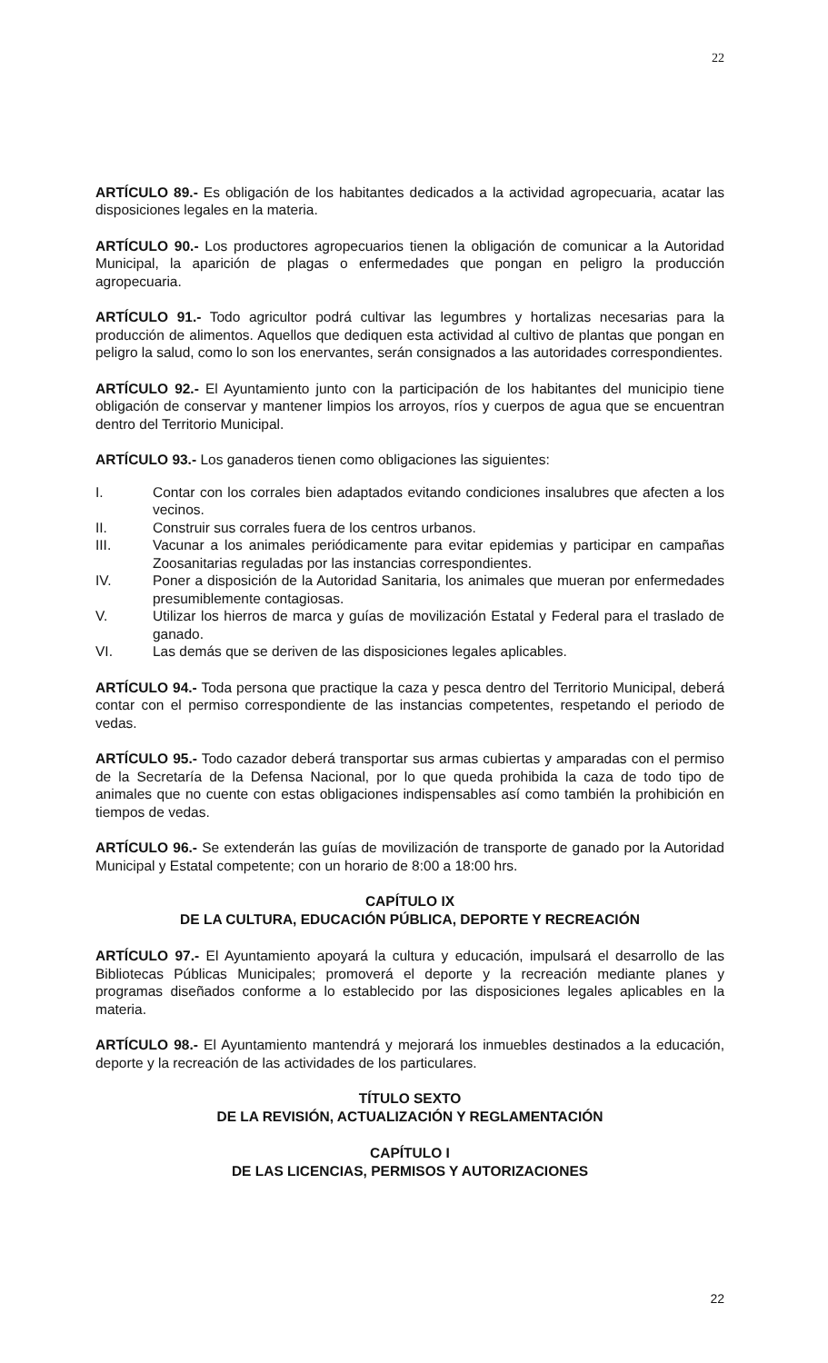22
ARTÍCULO 89.- Es obligación de los habitantes dedicados a la actividad agropecuaria, acatar las disposiciones legales en la materia.
ARTÍCULO 90.- Los productores agropecuarios tienen la obligación de comunicar a la Autoridad Municipal, la aparición de plagas o enfermedades que pongan en peligro la producción agropecuaria.
ARTÍCULO 91.- Todo agricultor podrá cultivar las legumbres y hortalizas necesarias para la producción de alimentos. Aquellos que dediquen esta actividad al cultivo de plantas que pongan en peligro la salud, como lo son los enervantes, serán consignados a las autoridades correspondientes.
ARTÍCULO 92.- El Ayuntamiento junto con la participación de los habitantes del municipio tiene obligación de conservar y mantener limpios los arroyos, ríos y cuerpos de agua que se encuentran dentro del Territorio Municipal.
ARTÍCULO 93.- Los ganaderos tienen como obligaciones las siguientes:
I. Contar con los corrales bien adaptados evitando condiciones insalubres que afecten a los vecinos.
II. Construir sus corrales fuera de los centros urbanos.
III. Vacunar a los animales periódicamente para evitar epidemias y participar en campañas Zoosanitarias reguladas por las instancias correspondientes.
IV. Poner a disposición de la Autoridad Sanitaria, los animales que mueran por enfermedades presumiblemente contagiosas.
V. Utilizar los hierros de marca y guías de movilización Estatal y Federal para el traslado de ganado.
VI. Las demás que se deriven de las disposiciones legales aplicables.
ARTÍCULO 94.- Toda persona que practique la caza y pesca dentro del Territorio Municipal, deberá contar con el permiso correspondiente de las instancias competentes, respetando el periodo de vedas.
ARTÍCULO 95.- Todo cazador deberá transportar sus armas cubiertas y amparadas con el permiso de la Secretaría de la Defensa Nacional, por lo que queda prohibida la caza de todo tipo de animales que no cuente con estas obligaciones indispensables así como también la prohibición en tiempos de vedas.
ARTÍCULO 96.- Se extenderán las guías de movilización de transporte de ganado por la Autoridad Municipal y Estatal competente; con un horario de 8:00 a 18:00 hrs.
CAPÍTULO IX
DE LA CULTURA, EDUCACIÓN PÚBLICA, DEPORTE Y RECREACIÓN
ARTÍCULO 97.- El Ayuntamiento apoyará la cultura y educación, impulsará el desarrollo de las Bibliotecas Públicas Municipales; promoverá el deporte y la recreación mediante planes y programas diseñados conforme a lo establecido por las disposiciones legales aplicables en la materia.
ARTÍCULO 98.- El Ayuntamiento mantendrá y mejorará los inmuebles destinados a la educación, deporte y la recreación de las actividades de los particulares.
TÍTULO SEXTO
DE LA REVISIÓN, ACTUALIZACIÓN Y REGLAMENTACIÓN
CAPÍTULO I
DE LAS LICENCIAS, PERMISOS Y AUTORIZACIONES
22